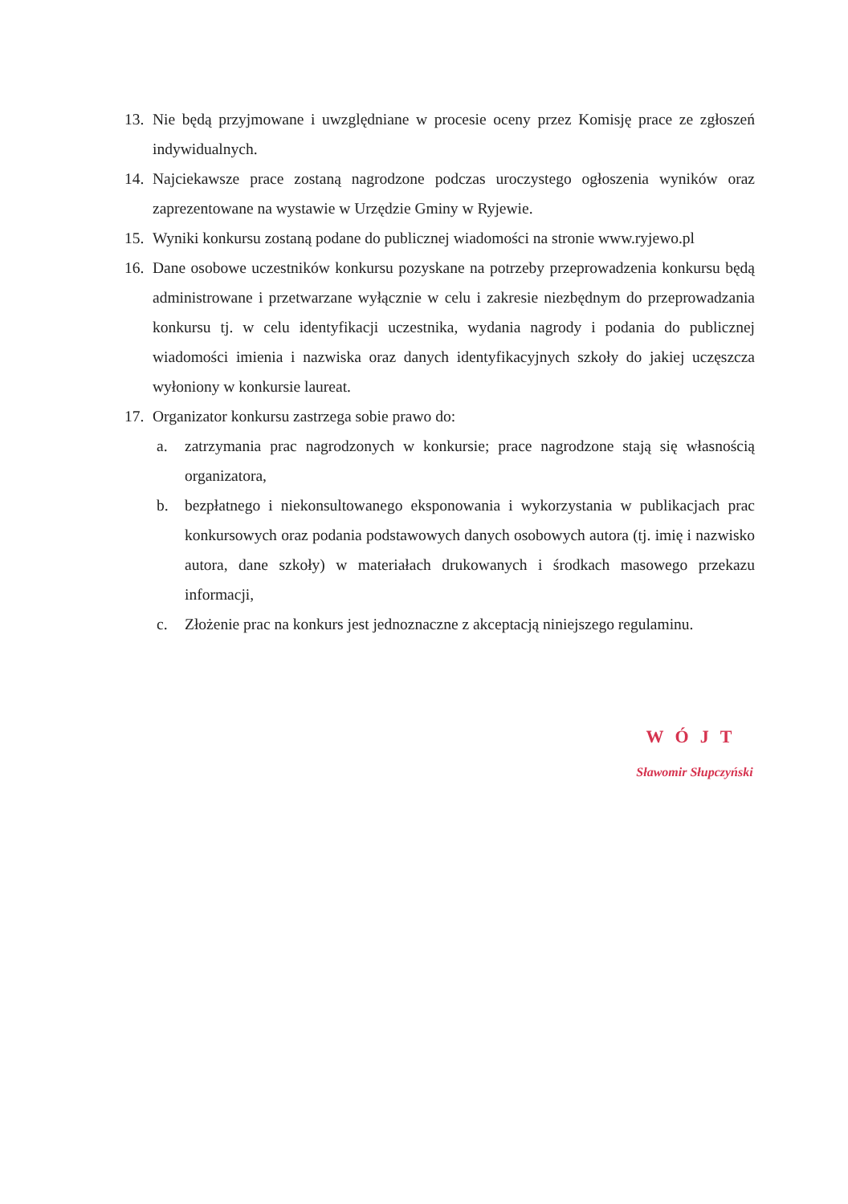13. Nie będą przyjmowane i uwzględniane w procesie oceny przez Komisję prace ze zgłoszeń indywidualnych.
14. Najciekawsze prace zostaną nagrodzone podczas uroczystego ogłoszenia wyników oraz zaprezentowane na wystawie w Urzędzie Gminy w Ryjewie.
15. Wyniki konkursu zostaną podane do publicznej wiadomości na stronie www.ryjewo.pl
16. Dane osobowe uczestników konkursu pozyskane na potrzeby przeprowadzenia konkursu będą administrowane i przetwarzane wyłącznie w celu i zakresie niezbędnym do przeprowadzania konkursu tj. w celu identyfikacji uczestnika, wydania nagrody i podania do publicznej wiadomości imienia i nazwiska oraz danych identyfikacyjnych szkoły do jakiej uczęszcza wyłoniony w konkursie laureat.
17. Organizator konkursu zastrzega sobie prawo do:
a. zatrzymania prac nagrodzonych w konkursie; prace nagrodzone stają się własnością organizatora,
b. bezpłatnego i niekonsultowanego eksponowania i wykorzystania w publikacjach prac konkursowych oraz podania podstawowych danych osobowych autora (tj. imię i nazwisko autora, dane szkoły) w materiałach drukowanych i środkach masowego przekazu informacji,
c. Złożenie prac na konkurs jest jednoznaczne z akceptacją niniejszego regulaminu.
WÓJT
Sławomir Słupczyński